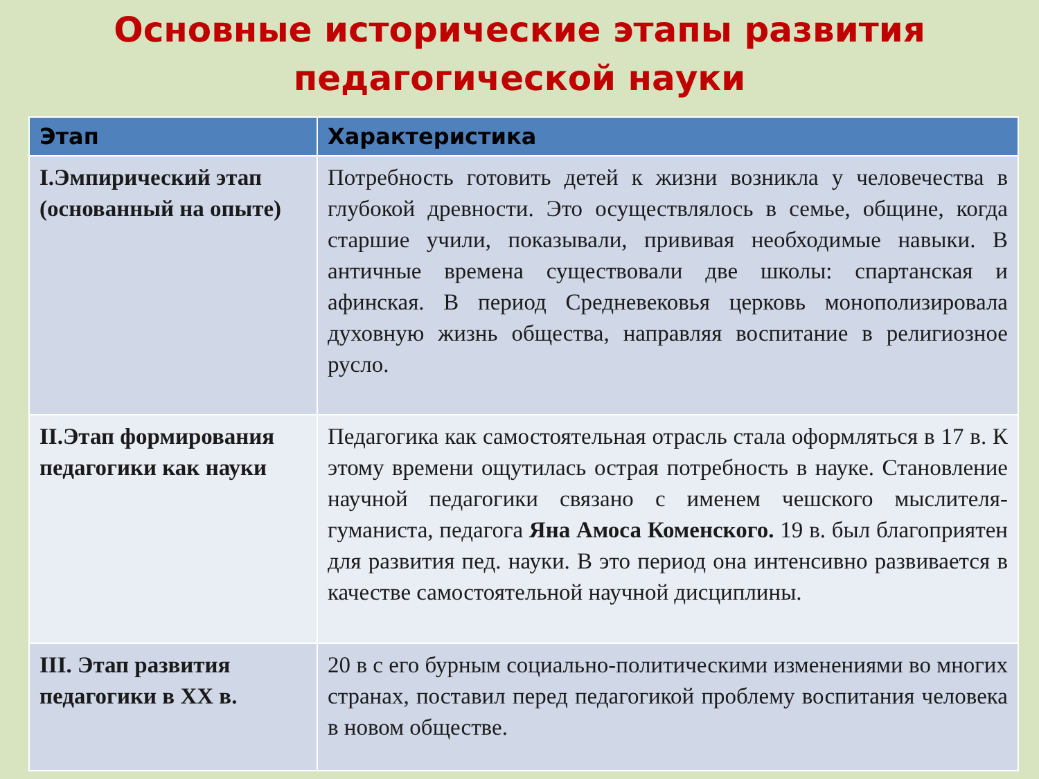Основные исторические этапы развития
педагогической науки
| Этап | Характеристика |
| --- | --- |
| I.Эмпирический этап (основанный на опыте) | Потребность готовить детей к жизни возникла у человечества в глубокой древности. Это осуществлялось в семье, общине, когда старшие учили, показывали, прививая необходимые навыки. В античные времена существовали две школы: спартанская и афинская. В период Средневековья церковь монополизировала духовную жизнь общества, направляя воспитание в религиозное русло. |
| II.Этап формирования педагогики как науки | Педагогика как самостоятельная отрасль стала оформляться в 17 в. К этому времени ощутилась острая потребность в науке. Становление научной педагогики связано с именем чешского мыслителя-гуманиста, педагога Яна Амоса Коменского. 19 в. был благоприятен для развития пед. науки. В это период она интенсивно развивается в качестве самостоятельной научной дисциплины. |
| III. Этап развития педагогики в XX в. | 20 в с его бурным социально-политическими изменениями во многих странах, поставил перед педагогикой проблему воспитания человека в новом обществе. |